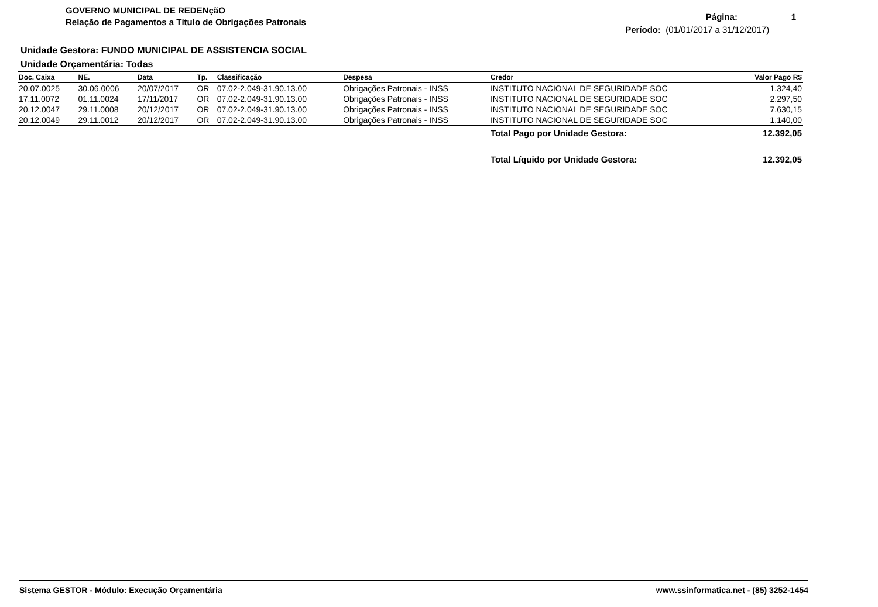GOVERNO MUNICIPAL DE REDENçãO
Relação de Pagamentos a Título de Obrigações Patronais
Página: 1
Período: (01/01/2017 a 31/12/2017)
Unidade Gestora: FUNDO MUNICIPAL DE ASSISTENCIA SOCIAL
Unidade Orçamentária: Todas
| Doc. Caixa | NE. | Data | Tp. | Classificação | Despesa | Credor | Valor Pago R$ |
| --- | --- | --- | --- | --- | --- | --- | --- |
| 20.07.0025 | 30.06.0006 | 20/07/2017 | OR | 07.02-2.049-31.90.13.00 | Obrigações Patronais - INSS | INSTITUTO NACIONAL DE SEGURIDADE SOC | 1.324,40 |
| 17.11.0072 | 01.11.0024 | 17/11/2017 | OR | 07.02-2.049-31.90.13.00 | Obrigações Patronais - INSS | INSTITUTO NACIONAL DE SEGURIDADE SOC | 2.297,50 |
| 20.12.0047 | 29.11.0008 | 20/12/2017 | OR | 07.02-2.049-31.90.13.00 | Obrigações Patronais - INSS | INSTITUTO NACIONAL DE SEGURIDADE SOC | 7.630,15 |
| 20.12.0049 | 29.11.0012 | 20/12/2017 | OR | 07.02-2.049-31.90.13.00 | Obrigações Patronais - INSS | INSTITUTO NACIONAL DE SEGURIDADE SOC | 1.140,00 |
| | | | | | | Total Pago por Unidade Gestora: | 12.392,05 |
| | | | | | | Total Líquido por Unidade Gestora: | 12.392,05 |
Sistema GESTOR - Módulo: Execução Orçamentária www.ssinformatica.net - (85) 3252-1454